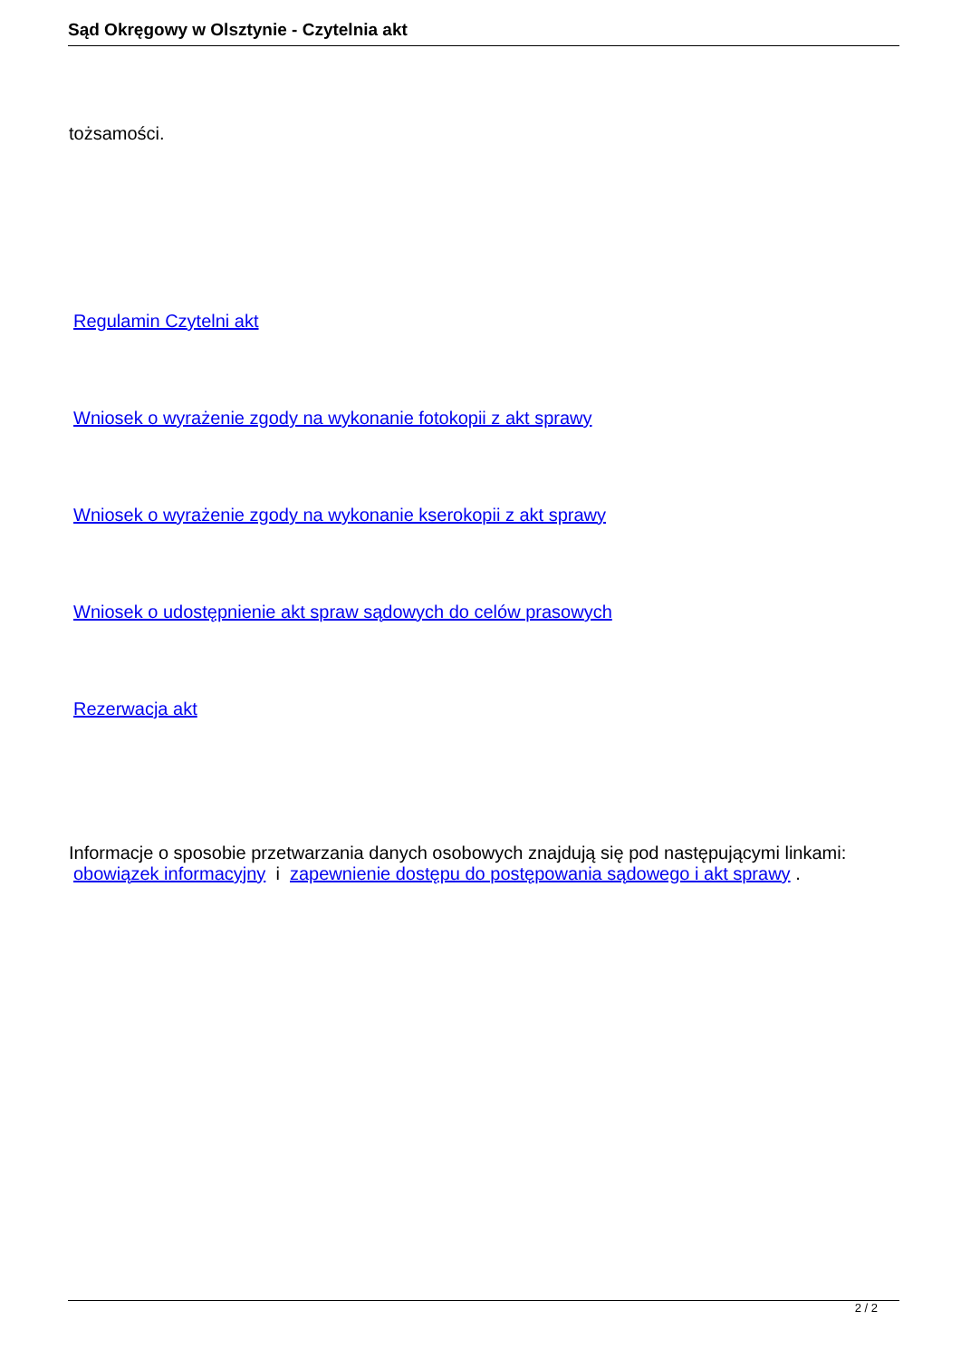Sąd Okręgowy w Olsztynie - Czytelnia akt
tożsamości.
Regulamin Czytelni akt
Wniosek o wyrażenie zgody na wykonanie fotokopii z akt sprawy
Wniosek o wyrażenie zgody na wykonanie kserokopii z akt sprawy
Wniosek o udostępnienie akt spraw sądowych do celów prasowych
Rezerwacja akt
Informacje o sposobie przetwarzania danych osobowych znajdują się pod następującymi linkami:
obowiązek informacyjny i zapewnienie dostępu do postępowania sądowego i akt sprawy .
2 / 2